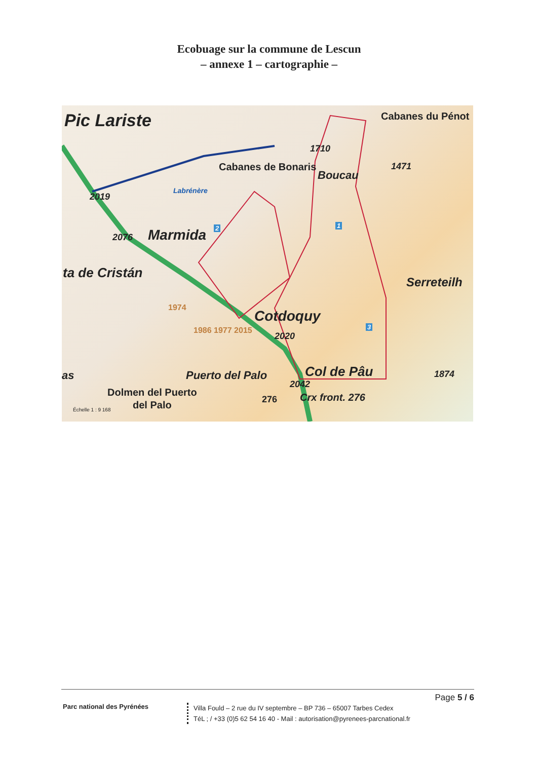Ecobuage sur la commune de Lescun
– annexe 1 – cartographie –
Pic Lariste Cabanes du Pénot
1710
Cabanes de Bonaris
Boucau
1471
Labrénère
2019
1 2
2076 Marmida
ta de Cristán
Serreteilh
1974
Cotdoquy
3 1986 1977 2015
2020
Puerto del Palo Col de Pâu 1874 as
2042
Dolmen del Puerto
del Palo
Crx front. 276 276
Échelle 1 : 9 168
Page 5 / 6
Parc national des Pyrénées
Villa Fould – 2 rue du IV septembre – BP 736 – 65007 Tarbes Cedex
TéL ; / +33 (0)5 62 54 16 40 - Mail : autorisation@pyrenees-parcnational.fr